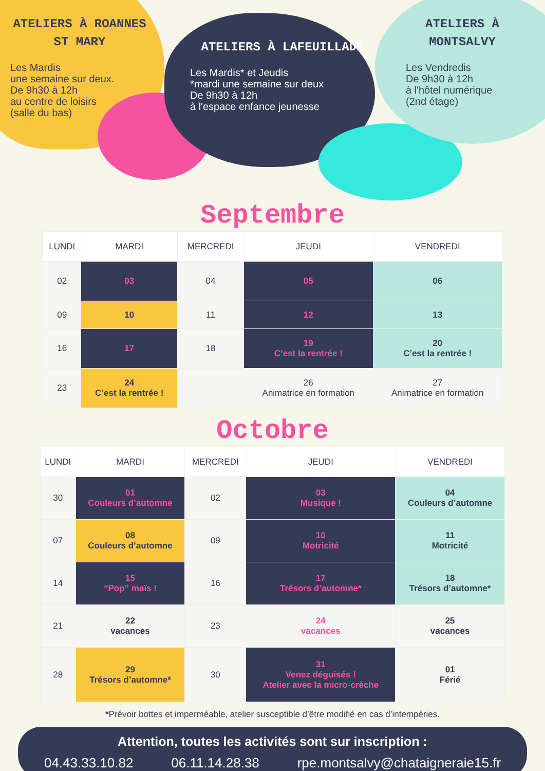ATELIERS À ROANNES ST MARY
Les Mardis
une semaine sur deux.
De 9h30 à 12h
au centre de loisirs
(salle du bas)
ATELIERS À LAFEUILLADE
Les Mardis* et Jeudis
*mardi une semaine sur deux
De 9h30 à 12h
à l'espace enfance jeunesse
ATELIERS À MONTSALVY
Les Vendredis
De 9h30 à 12h
à l'hôtel numérique
(2nd étage)
Septembre
| LUNDI | MARDI | MERCREDI | JEUDI | VENDREDI |
| --- | --- | --- | --- | --- |
| 02 | 03 | 04 | 05 | 06 |
| 09 | 10 | 11 | 12 | 13 |
| 16 | 17 | 18 | 19 C’est la rentrée ! | 20 C’est la rentrée ! |
| 23 | 24 C’est la rentrée ! | | 26 Animatrice en formation | 27 Animatrice en formation |
Octobre
| LUNDI | MARDI | MERCREDI | JEUDI | VENDREDI |
| --- | --- | --- | --- | --- |
| 30 | 01 Couleurs d’automne | 02 | 03 Musique ! | 04 Couleurs d’automne |
| 07 | 08 Couleurs d’automne | 09 | 10 Motricité | 11 Motricité |
| 14 | 15 “Pop” maïs ! | 16 | 17 Trésors d’automne* | 18 Trésors d’automne* |
| 21 | 22 vacances | 23 | 24 vacances | 25 vacances |
| 28 | 29 Trésors d’automne* | 30 | 31 Venez déguisés ! Atelier avec la micro-crèche | 01 Férié |
*Prévoir bottes et imperméable, atelier susceptible d’être modifié en cas d’intempéries.
Attention, toutes les activités sont sur inscription :
04.43.33.10.82 06.11.14.28.38 rpe.montsalvy@chataigneraie15.fr